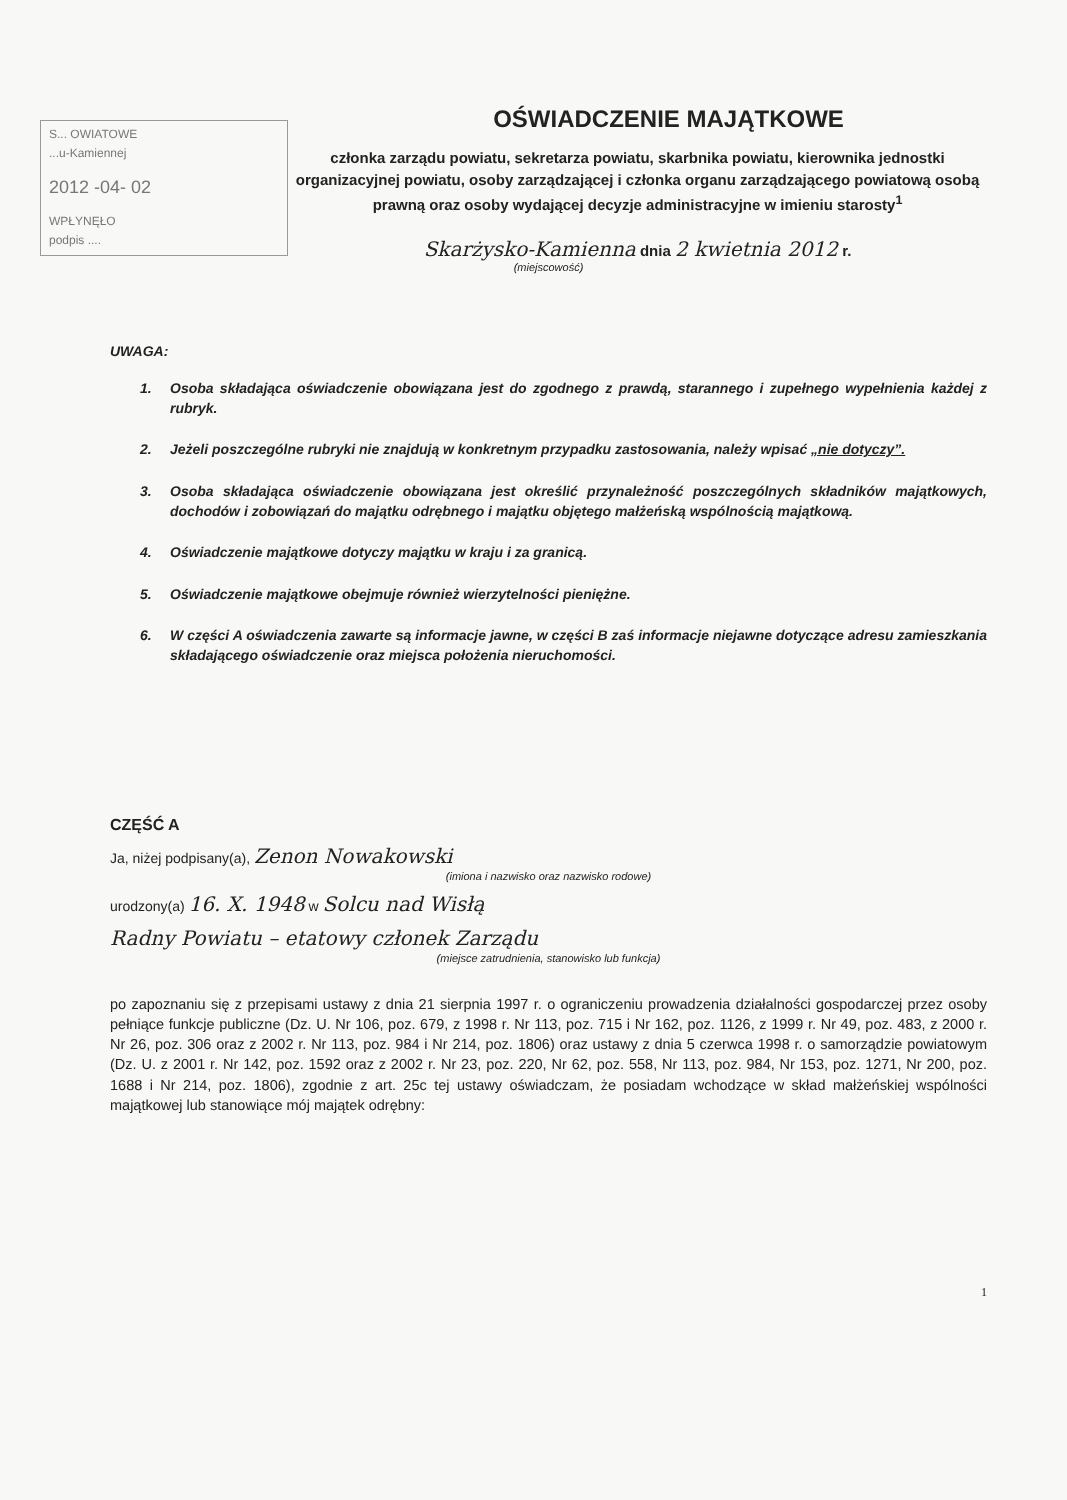S... OWIATOWE
...u-Kamiennej
2012 -04- 02
WPŁYNĘŁO
podpis ....
OŚWIADCZENIE MAJĄTKOWE
członka zarządu powiatu, sekretarza powiatu, skarbnika powiatu, kierownika jednostki organizacyjnej powiatu, osoby zarządzającej i członka organu zarządzającego powiatową osobą prawną oraz osoby wydającej decyzje administracyjne w imieniu starosty<sup>1</sup>
Skarżysko-Kamienna dnia 2 kwietnia 2012 r.
(miejscowość)
UWAGA:
1. Osoba składająca oświadczenie obowiązana jest do zgodnego z prawdą, starannego i zupełnego wypełnienia każdej z rubryk.
2. Jeżeli poszczególne rubryki nie znajdują w konkretnym przypadku zastosowania, należy wpisać „nie dotyczy”.
3. Osoba składająca oświadczenie obowiązana jest określić przynależność poszczególnych składników majątkowych, dochodów i zobowiązań do majątku odrębnego i majątku objętego małżeńską wspólnością majątkową.
4. Oświadczenie majątkowe dotyczy majątku w kraju i za granicą.
5. Oświadczenie majątkowe obejmuje również wierzytelności pieniężne.
6. W części A oświadczenia zawarte są informacje jawne, w części B zaś informacje niejawne dotyczące adresu zamieszkania składającego oświadczenie oraz miejsca położenia nieruchomości.
CZĘŚĆ A
Ja, niżej podpisany(a), Zenon Nowakowski
(imiona i nazwisko oraz nazwisko rodowe)
urodzony(a) 16. X. 1948 w Solcu nad Wisłą
Radny Powiatu – etatowy członek Zarządu
(miejsce zatrudnienia, stanowisko lub funkcja)
po zapoznaniu się z przepisami ustawy z dnia 21 sierpnia 1997 r. o ograniczeniu prowadzenia działalności gospodarczej przez osoby pełniące funkcje publiczne (Dz. U. Nr 106, poz. 679, z 1998 r. Nr 113, poz. 715 i Nr 162, poz. 1126, z 1999 r. Nr 49, poz. 483, z 2000 r. Nr 26, poz. 306 oraz z 2002 r. Nr 113, poz. 984 i Nr 214, poz. 1806) oraz ustawy z dnia 5 czerwca 1998 r. o samorządzie powiatowym (Dz. U. z 2001 r. Nr 142, poz. 1592 oraz z 2002 r. Nr 23, poz. 220, Nr 62, poz. 558, Nr 113, poz. 984, Nr 153, poz. 1271, Nr 200, poz. 1688 i Nr 214, poz. 1806), zgodnie z art. 25c tej ustawy oświadczam, że posiadam wchodzące w skład małżeńskiej wspólności majątkowej lub stanowiące mój majątek odrębny:
1